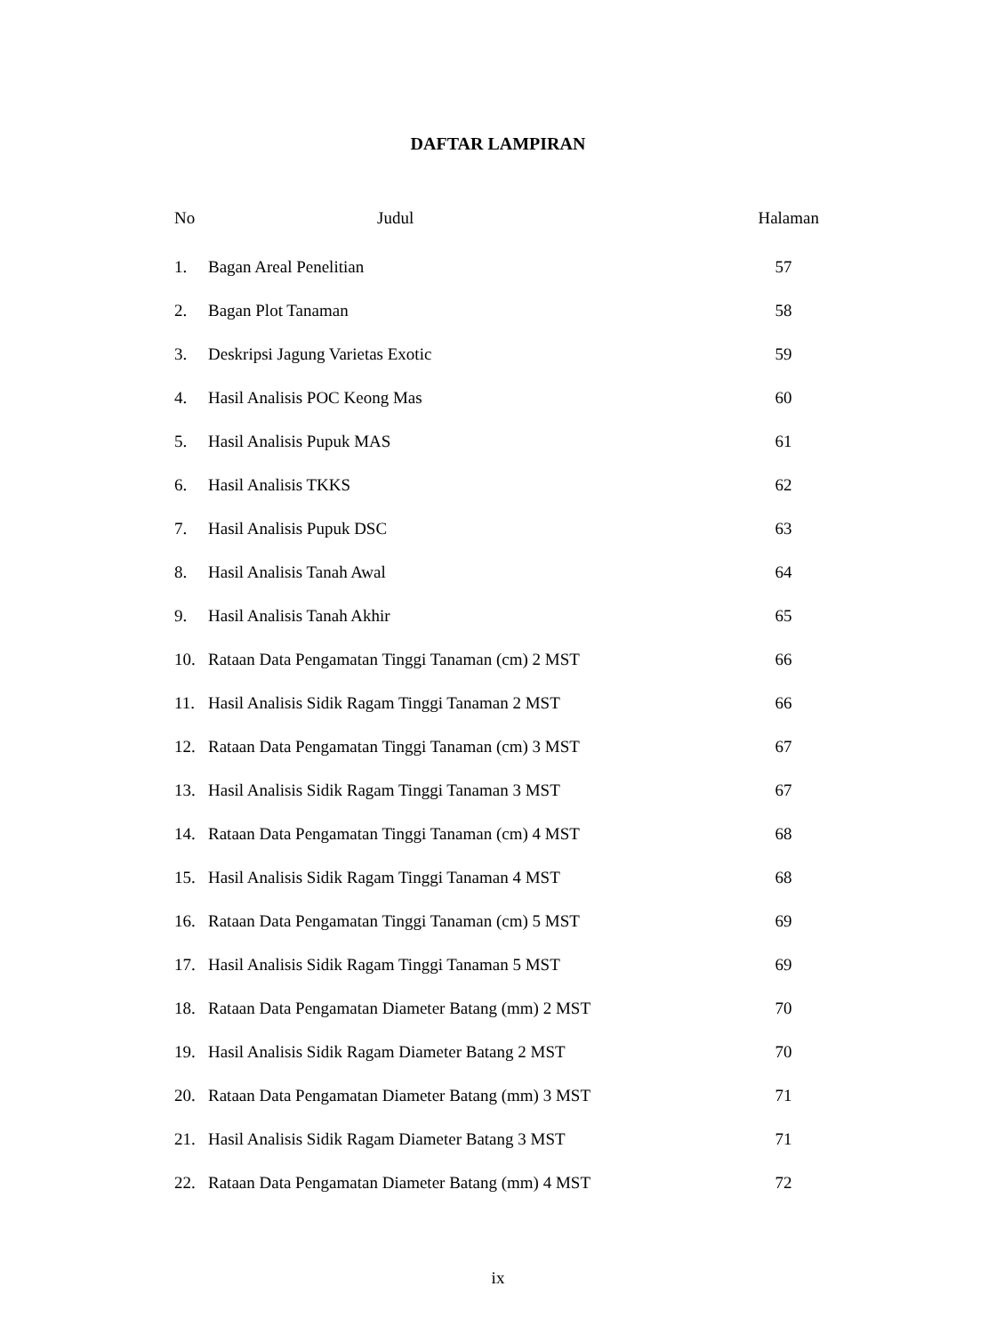DAFTAR LAMPIRAN
| No | Judul | Halaman |
| --- | --- | --- |
| 1. | Bagan Areal Penelitian | 57 |
| 2. | Bagan Plot Tanaman | 58 |
| 3. | Deskripsi Jagung Varietas Exotic | 59 |
| 4. | Hasil Analisis POC Keong Mas | 60 |
| 5. | Hasil Analisis Pupuk MAS | 61 |
| 6. | Hasil Analisis TKKS | 62 |
| 7. | Hasil Analisis Pupuk DSC | 63 |
| 8. | Hasil Analisis Tanah Awal | 64 |
| 9. | Hasil Analisis Tanah Akhir | 65 |
| 10. | Rataan Data Pengamatan Tinggi Tanaman (cm) 2 MST | 66 |
| 11. | Hasil Analisis Sidik Ragam Tinggi Tanaman 2 MST | 66 |
| 12. | Rataan Data Pengamatan Tinggi Tanaman (cm) 3 MST | 67 |
| 13. | Hasil Analisis Sidik Ragam Tinggi Tanaman 3 MST | 67 |
| 14. | Rataan Data Pengamatan Tinggi Tanaman (cm) 4 MST | 68 |
| 15. | Hasil Analisis Sidik Ragam Tinggi Tanaman 4 MST | 68 |
| 16. | Rataan Data Pengamatan Tinggi Tanaman (cm) 5 MST | 69 |
| 17. | Hasil Analisis Sidik Ragam Tinggi Tanaman 5 MST | 69 |
| 18. | Rataan Data Pengamatan Diameter Batang (mm) 2 MST | 70 |
| 19. | Hasil Analisis Sidik Ragam Diameter Batang 2 MST | 70 |
| 20. | Rataan Data Pengamatan Diameter Batang (mm) 3 MST | 71 |
| 21. | Hasil Analisis Sidik Ragam Diameter Batang 3 MST | 71 |
| 22. | Rataan Data Pengamatan Diameter Batang (mm) 4 MST | 72 |
ix